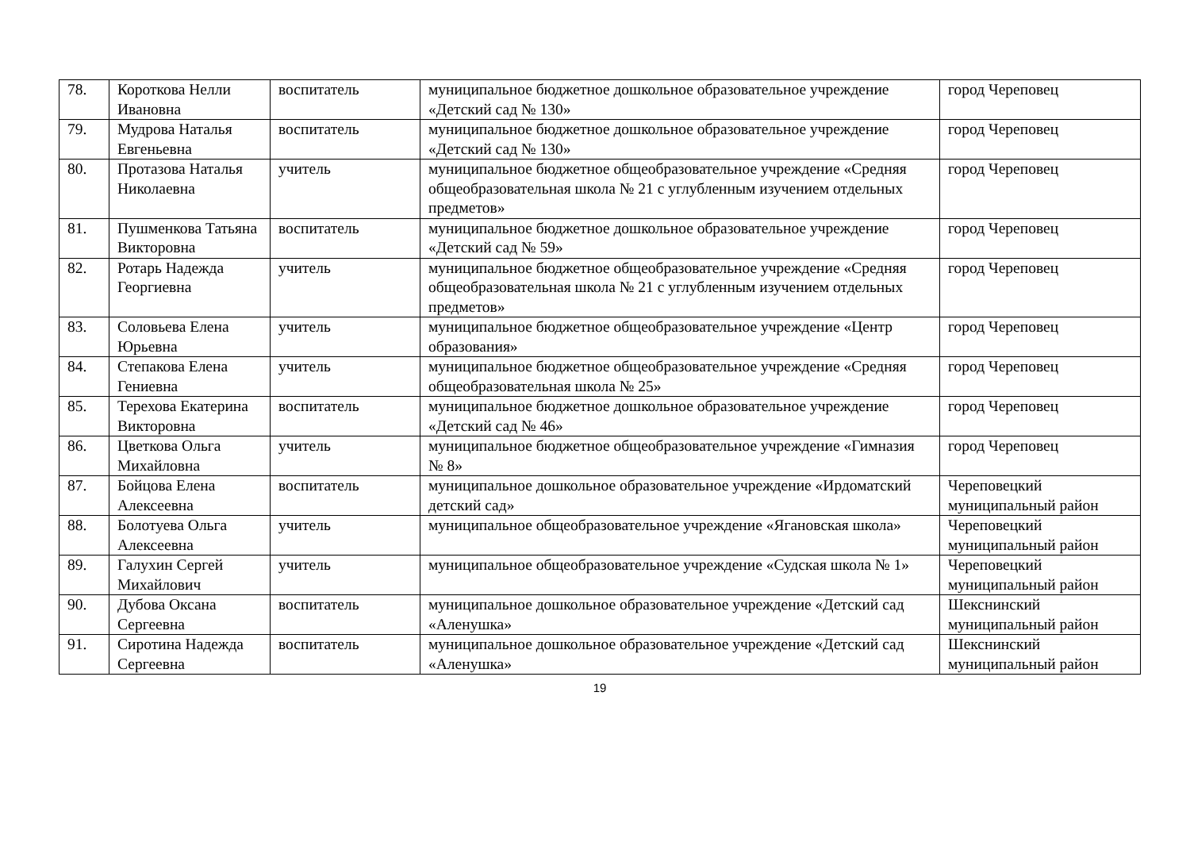| 78. | Короткова Нелли Ивановна | воспитатель | муниципальное бюджетное дошкольное образовательное учреждение «Детский сад № 130» | город Череповец |
| 79. | Мудрова Наталья Евгеньевна | воспитатель | муниципальное бюджетное дошкольное образовательное учреждение «Детский сад № 130» | город Череповец |
| 80. | Протазова Наталья Николаевна | учитель | муниципальное бюджетное общеобразовательное учреждение «Средняя общеобразовательная школа № 21 с углубленным изучением отдельных предметов» | город Череповец |
| 81. | Пушменкова Татьяна Викторовна | воспитатель | муниципальное бюджетное дошкольное образовательное учреждение «Детский сад № 59» | город Череповец |
| 82. | Ротарь Надежда Георгиевна | учитель | муниципальное бюджетное общеобразовательное учреждение «Средняя общеобразовательная школа № 21 с углубленным изучением отдельных предметов» | город Череповец |
| 83. | Соловьева Елена Юрьевна | учитель | муниципальное бюджетное общеобразовательное учреждение «Центр образования» | город Череповец |
| 84. | Степакова Елена Гениевна | учитель | муниципальное бюджетное общеобразовательное учреждение «Средняя общеобразовательная школа № 25» | город Череповец |
| 85. | Терехова Екатерина Викторовна | воспитатель | муниципальное бюджетное дошкольное образовательное учреждение «Детский сад № 46» | город Череповец |
| 86. | Цветкова Ольга Михайловна | учитель | муниципальное бюджетное общеобразовательное учреждение «Гимназия № 8» | город Череповец |
| 87. | Бойцова Елена Алексеевна | воспитатель | муниципальное дошкольное образовательное учреждение «Ирдоматский детский сад» | Череповецкий муниципальный район |
| 88. | Болотуева Ольга Алексеевна | учитель | муниципальное общеобразовательное учреждение «Ягановская школа» | Череповецкий муниципальный район |
| 89. | Галухин Сергей Михайлович | учитель | муниципальное общеобразовательное учреждение «Судская школа № 1» | Череповецкий муниципальный район |
| 90. | Дубова Оксана Сергеевна | воспитатель | муниципальное дошкольное образовательное учреждение «Детский сад «Аленушка» | Шекснинский муниципальный район |
| 91. | Сиротина Надежда Сергеевна | воспитатель | муниципальное дошкольное образовательное учреждение «Детский сад «Аленушка» | Шекснинский муниципальный район |
19